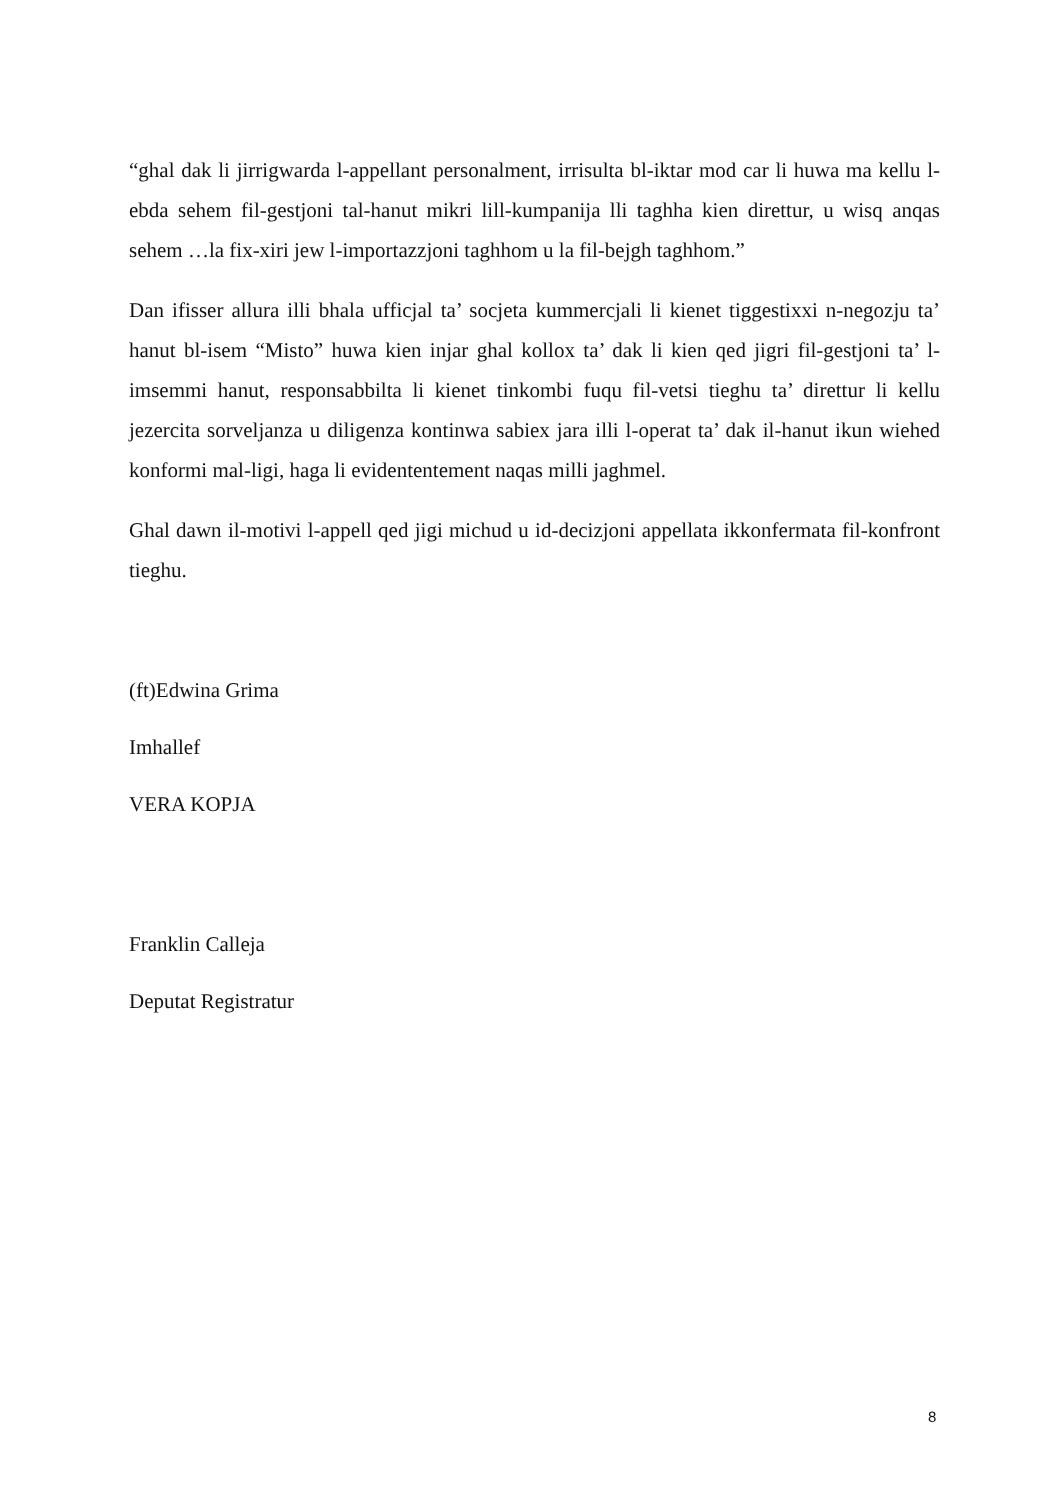“ghal dak li jirrigwarda l-appellant personalment, irrisulta bl-iktar mod car li huwa ma kellu l-ebda sehem fil-gestjoni tal-hanut mikri lill-kumpanija lli taghha kien direttur, u wisq anqas sehem …la fix-xiri jew l-importazzjoni taghhom u la fil-bejgh taghhom.”
Dan ifisser allura illi bhala ufficjal ta’ socjeta kummercjali li kienet tiggestixxi n-negozju ta’ hanut bl-isem “Misto” huwa kien injar ghal kollox ta’ dak li kien qed jigri fil-gestjoni ta’ l-imsemmi hanut, responsabbilta li kienet tinkombi fuqu fil-vetsi tieghu ta’ direttur li kellu jezercita sorveljanza u diligenza kontinwa sabiex jara illi l-operat ta’ dak il-hanut ikun wiehed konformi mal-ligi, haga li evidententement naqas milli jaghmel.
Ghal dawn il-motivi l-appell qed jigi michud u id-decizjoni appellata ikkonfermata fil-konfront tieghu.
(ft)Edwina Grima
Imhallef
VERA KOPJA
Franklin Calleja
Deputat Registratur
8